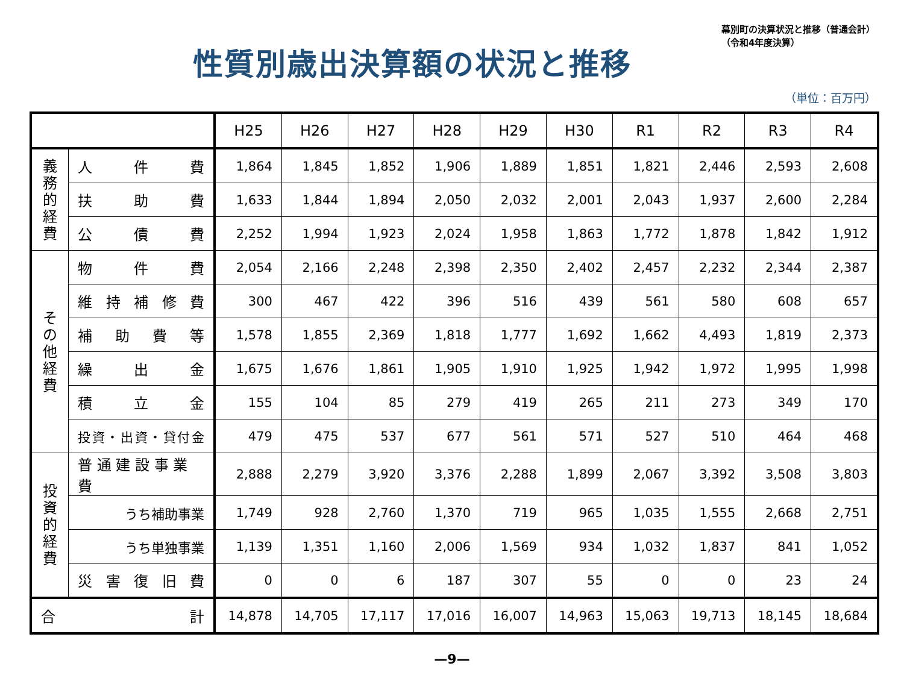性質別歳出決算額の状況と推移
幕別町の決算状況と推移（普通会計）
（令和4年度決算）
（単位：百万円）
| | | H25 | H26 | H27 | H28 | H29 | H30 | R1 | R2 | R3 | R4 |
| --- | --- | --- | --- | --- | --- | --- | --- | --- | --- | --- | --- |
| 義務的経費 | 人 件 費 | 1,864 | 1,845 | 1,852 | 1,906 | 1,889 | 1,851 | 1,821 | 2,446 | 2,593 | 2,608 |
| | 扶 助 費 | 1,633 | 1,844 | 1,894 | 2,050 | 2,032 | 2,001 | 2,043 | 1,937 | 2,600 | 2,284 |
| | 公 債 費 | 2,252 | 1,994 | 1,923 | 2,024 | 1,958 | 1,863 | 1,772 | 1,878 | 1,842 | 1,912 |
| その他経費 | 物 件 費 | 2,054 | 2,166 | 2,248 | 2,398 | 2,350 | 2,402 | 2,457 | 2,232 | 2,344 | 2,387 |
| | 維 持 補 修 費 | 300 | 467 | 422 | 396 | 516 | 439 | 561 | 580 | 608 | 657 |
| | 補 助 費 等 | 1,578 | 1,855 | 2,369 | 1,818 | 1,777 | 1,692 | 1,662 | 4,493 | 1,819 | 2,373 |
| | 繰 出 金 | 1,675 | 1,676 | 1,861 | 1,905 | 1,910 | 1,925 | 1,942 | 1,972 | 1,995 | 1,998 |
| | 積 立 金 | 155 | 104 | 85 | 279 | 419 | 265 | 211 | 273 | 349 | 170 |
| | 投資・出資・貸付金 | 479 | 475 | 537 | 677 | 561 | 571 | 527 | 510 | 464 | 468 |
| 投資的経費 | 普 通 建 設 事 業 費 | 2,888 | 2,279 | 3,920 | 3,376 | 2,288 | 1,899 | 2,067 | 3,392 | 3,508 | 3,803 |
| | うち補助事業 | 1,749 | 928 | 2,760 | 1,370 | 719 | 965 | 1,035 | 1,555 | 2,668 | 2,751 |
| | うち単独事業 | 1,139 | 1,351 | 1,160 | 2,006 | 1,569 | 934 | 1,032 | 1,837 | 841 | 1,052 |
| | 災 害 復 旧 費 | 0 | 0 | 6 | 187 | 307 | 55 | 0 | 0 | 23 | 24 |
| 合 計 | | 14,878 | 14,705 | 17,117 | 17,016 | 16,007 | 14,963 | 15,063 | 19,713 | 18,145 | 18,684 |
—9—